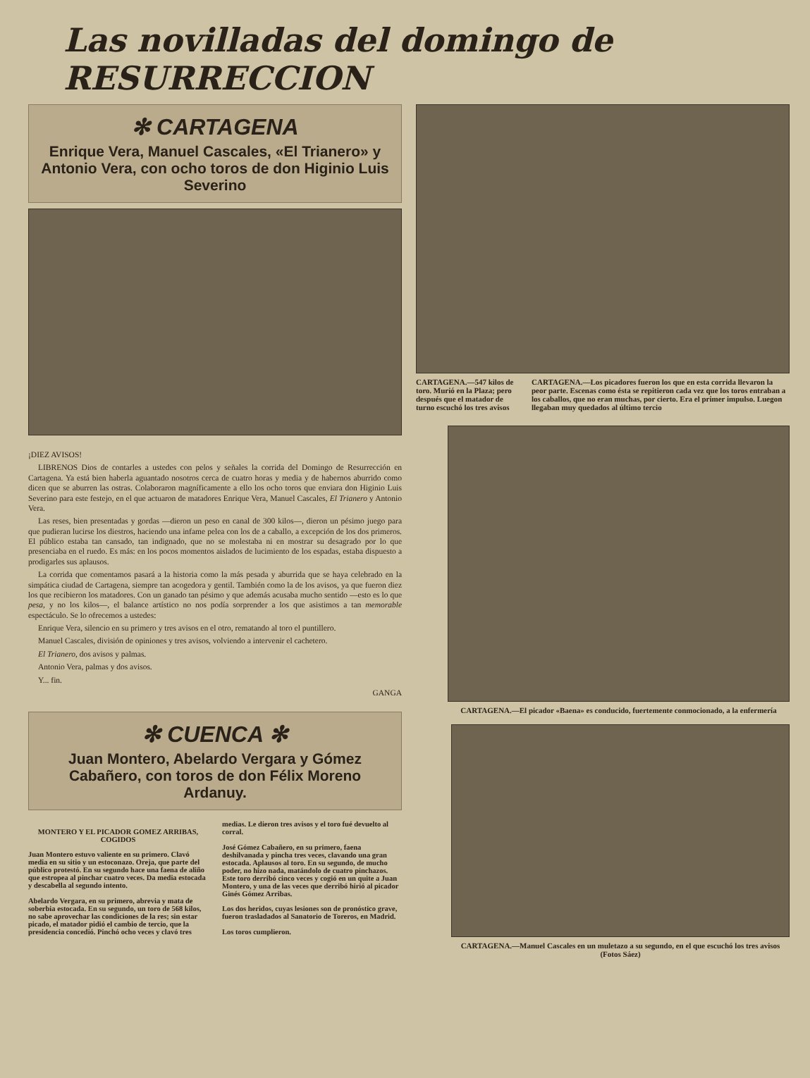Las novilladas del domingo de RESURRECCION
✻ CARTAGENA
Enrique Vera, Manuel Cascales, «El Trianero» y Antonio Vera, con ocho toros de don Higinio Luis Severino
¡DIEZ AVISOS!
LIBRENOS Dios de contarles a ustedes con pelos y señales la corrida del Domingo de Resurrección en Cartagena. Ya está bien haberla aguantado nosotros cerca de cuatro horas y media y de habernos aburrido como dicen que se aburren las ostras. Colaboraron magníficamente a ello los ocho toros que enviara don Higinio Luis Severino para este festejo, en el que actuaron de matadores Enrique Vera, Manuel Cascales, El Trianero y Antonio Vera.
Las reses, bien presentadas y gordas —dieron un peso en canal de 300 kilos—, dieron un pésimo juego para que pudieran lucirse los diestros, haciendo una infame pelea con los de a caballo, a excepción de los dos primeros. El público estaba tan cansado, tan indignado, que no se molestaba ni en mostrar su desagrado por lo que presenciaba en el ruedo. Es más: en los pocos momentos aislados de lucimiento de los espadas, estaba dispuesto a prodigarles sus aplausos.
La corrida que comentamos pasará a la historia como la más pesada y aburrida que se haya celebrado en la simpática ciudad de Cartagena, siempre tan acogedora y gentil. También como la de los avisos, ya que fueron diez los que recibieron los matadores. Con un ganado tan pésimo y que además acusaba mucho sentido —esto es lo que pesa, y no los kilos—, el balance artístico no nos podía sorprender a los que asistimos a tan memorable espectáculo. Se lo ofrecemos a ustedes:
Enrique Vera, silencio en su primero y tres avisos en el otro, rematando al toro el puntillero.
Manuel Cascales, división de opiniones y tres avisos, volviendo a intervenir el cachetero.
El Trianero, dos avisos y palmas.
Antonio Vera, palmas y dos avisos.
Y... fin.
GANGA
✻ CUENCA ✻
Juan Montero, Abelardo Vergara y Gómez Cabañero, con toros de don Félix Moreno Ardanuy.
MONTERO Y EL PICADOR GOMEZ ARRIBAS, COGIDOS
Juan Montero estuvo valiente en su primero. Clavó media en su sitio y un estoconazo. Oreja, que parte del público protestó. En su segundo hace una faena de aliño que estropea al pinchar cuatro veces. Da media estocada y descabella al segundo intento.
Abelardo Vergara, en su primero, abrevia y mata de soberbia estocada. En su segundo, un toro de 568 kilos, no sabe aprovechar las condiciones de la res; sin estar picado, el matador pidió el cambio de tercio, que la presidencia concedió. Pinchó ocho veces y clavó tres medias. Le dieron tres avisos y el toro fué devuelto al corral.
José Gómez Cabañero, en su primero, faena deshilvanada y pincha tres veces, clavando una gran estocada. Aplausos al toro. En su segundo, de mucho poder, no hizo nada, matándolo de cuatro pinchazos. Este toro derribó cinco veces y cogió en un quite a Juan Montero, y una de las veces que derribó hirió al picador Ginés Gómez Arribas.
Los dos heridos, cuyas lesiones son de pronóstico grave, fueron trasladados al Sanatorio de Toreros, en Madrid.
Los toros cumplieron.
CARTAGENA.—547 kilos de toro. Murió en la Plaza; pero después que el matador de turno escuchó los tres avisos
CARTAGENA.—Los picadores fueron los que en esta corrida llevaron la peor parte. Escenas como ésta se repitieron cada vez que los toros entraban a los caballos, que no eran muchas, por cierto. Era el primer impulso. Luegon llegaban muy quedados al último tercio
CARTAGENA.—El picador «Baena» es conducido, fuertemente conmocionado, a la enfermería
CARTAGENA.—Manuel Cascales en un muletazo a su segundo, en el que escuchó los tres avisos (Fotos Sáez)